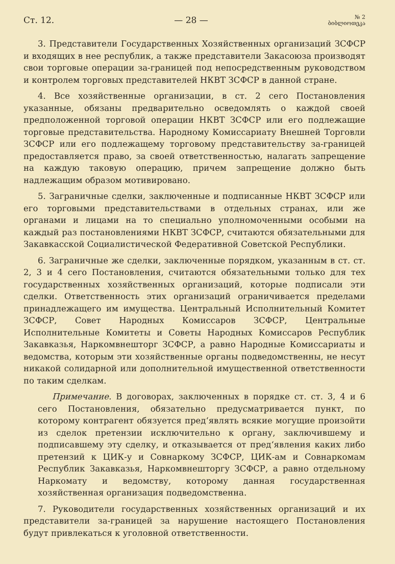Ст. 12. — 28 — № 2
ბიბლიოთეკა
3. Представители Государственных Хозяйственных организаций ЗСФСР и входящих в нее республик, а также представители Закасоюза производят свои торговые операции за-границей под непосредственным руководством и контролем торговых представителей НКВТ ЗСФСР в данной стране.
4. Все хозяйственные организации, в ст. 2 сего Постановления указанные, обязаны предварительно осведомлять о каждой своей предположенной торговой операции НКВТ ЗСФСР или его подлежащие торговые представительства. Народному Комиссариату Внешней Торговли ЗСФСР или его подлежащему торговому представительству за-границей предоставляется право, за своей ответственностью, налагать запрещение на каждую таковую операцию, причем запрещение должно быть надлежащим образом мотивировано.
5. Заграничные сделки, заключенные и подписанные НКВТ ЗСФСР или его торговыми представительствами в отдельных странах, или же органами и лицами на то специально уполномоченными особыми на каждый раз постановлениями НКВТ ЗСФСР, считаются обязательными для Закавкасской Социалистической Федеративной Советской Республики.
6. Заграничные же сделки, заключенные порядком, указанным в ст. ст. 2, 3 и 4 сего Постановления, считаются обязательными только для тех государственных хозяйственных организаций, которые подписали эти сделки. Ответственность этих организаций ограничивается пределами принадлежащего им имущества. Центральный Исполнительный Комитет ЗСФСР, Совет Народных Комиссаров ЗСФСР, Центральные Исполнительные Комитеты и Советы Народных Комиссаров Республик Закавказья, Наркомвнешторг ЗСФСР, а равно Народные Комиссариаты и ведомства, которым эти хозяйственные органы подведомственны, не несут никакой солидарной или дополнительной имущественной ответственности по таким сделкам.
Примечание. В договорах, заключенных в порядке ст. ст. 3, 4 и 6 сего Постановления, обязательно предусматривается пункт, по которому контрагент обязуется пред‘являть всякие могущие произойти из сделок претензии исключительно к органу, заключившему и подписавшему эту сделку, и отказывается от пред‘явления каких либо претензий к ЦИК-у и Совнаркому ЗСФСР, ЦИК-ам и Совнаркомам Республик Закавказья, Наркомвнешторгу ЗСФСР, а равно отдельному Наркомату и ведомству, которому данная государственная хозяйственная организация подведомственна.
7. Руководители государственных хозяйственных организаций и их представители за-границей за нарушение настоящего Постановления будут привлекаться к уголовной ответственности.